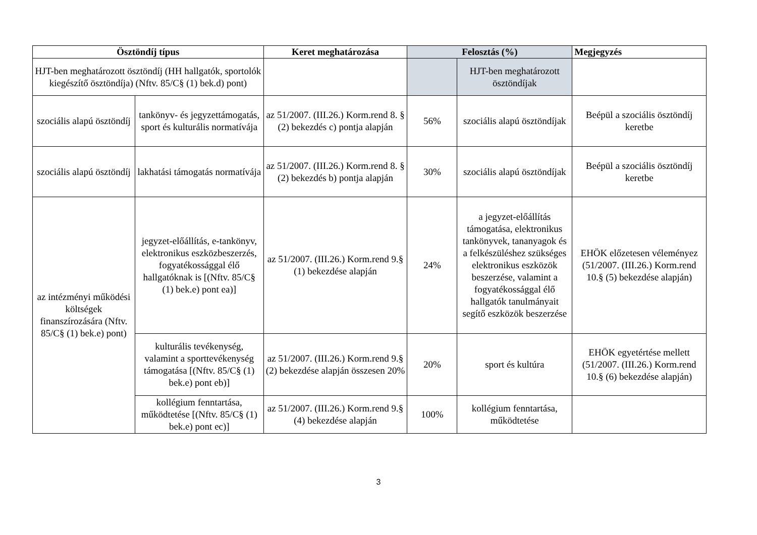| Ösztöndíj típus | | Keret meghatározása | Felosztás (%) | | Megjegyzés |
| --- | --- | --- | --- | --- | --- |
| HJT-ben meghatározott ösztöndíj (HH hallgatók, sportolók kiegészítő ösztöndíja) (Nftv. 85/C§ (1) bek.d) pont) | | | | HJT-ben meghatározott ösztöndíjak | |
| szociális alapú ösztöndíj | tankönyv- és jegyzettámogatás, sport és kulturális normatívája | az 51/2007. (III.26.) Korm.rend 8. § (2) bekezdés c) pontja alapján | 56% | szociális alapú ösztöndíjak | Beépül a szociális ösztöndíj keretbe |
| szociális alapú ösztöndíj | lakhatási támogatás normatívája | az 51/2007. (III.26.) Korm.rend 8. § (2) bekezdés b) pontja alapján | 30% | szociális alapú ösztöndíjak | Beépül a szociális ösztöndíj keretbe |
| az intézményi működési költségek finanszírozására (Nftv. 85/C§ (1) bek.e) pont) | jegyzet-előállítás, e-tankönyv, elektronikus eszközbeszerzés, fogyatékossággal élő hallgatóknak is [(Nftv. 85/C§ (1) bek.e) pont ea)] | az 51/2007. (III.26.) Korm.rend 9.§ (1) bekezdése alapján | 24% | a jegyzet-előállítás támogatása, elektronikus tankönyvek, tananyagok és a felkészüléshez szükséges elektronikus eszközök beszerzése, valamint a fogyatékossággal élő hallgatók tanulmányait segítő eszközök beszerzése | EHÖK előzetesen véleményez (51/2007. (III.26.) Korm.rend 10.§ (5) bekezdése alapján) |
| | kulturális tevékenység, valamint a sporttevékenység támogatása [(Nftv. 85/C§ (1) bek.e) pont eb)] | az 51/2007. (III.26.) Korm.rend 9.§ (2) bekezdése alapján összesen 20% | 20% | sport és kultúra | EHÖK egyetértése mellett (51/2007. (III.26.) Korm.rend 10.§ (6) bekezdése alapján) |
| | kollégium fenntartása, működtetése [(Nftv. 85/C§ (1) bek.e) pont ec)] | az 51/2007. (III.26.) Korm.rend 9.§ (4) bekezdése alapján | 100% | kollégium fenntartása, működtetése | |
3